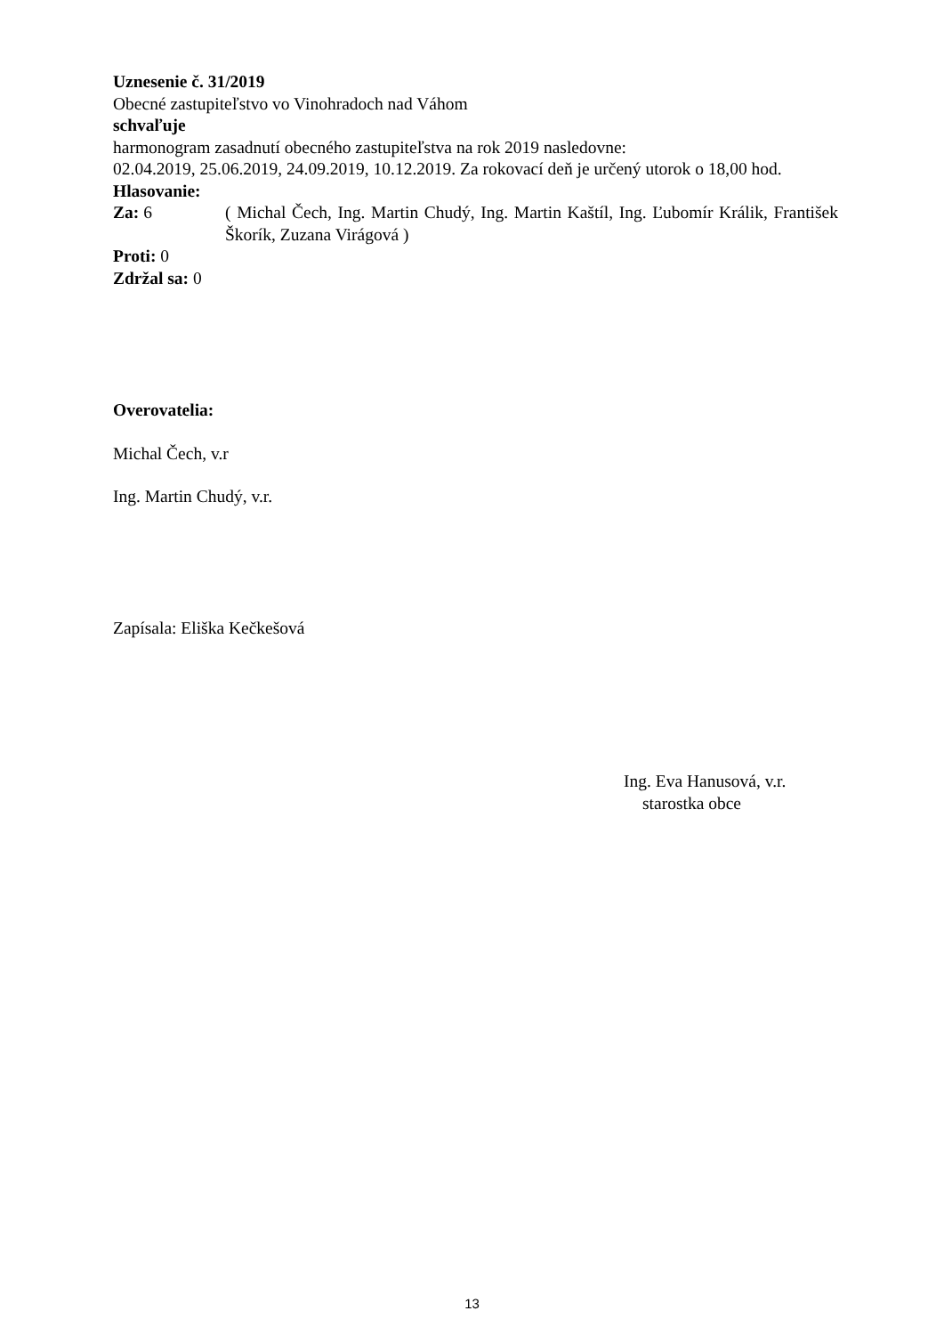Uznesenie č. 31/2019
Obecné zastupiteľstvo vo Vinohradoch nad Váhom
schvaľuje
harmonogram zasadnutí obecného zastupiteľstva na rok 2019 nasledovne:
02.04.2019, 25.06.2019, 24.09.2019, 10.12.2019. Za rokovací deň je určený utorok o 18,00 hod.
Hlasovanie:
Za: 6 ( Michal Čech, Ing. Martin Chudý, Ing. Martin Kaštíl, Ing. Ľubomír Králik, František Škorík, Zuzana Virágová )
Proti: 0
Zdržal sa: 0
Overovatelia:
Michal Čech, v.r
Ing. Martin Chudý, v.r.
Zapísala: Eliška Kečkešová
Ing. Eva Hanusová, v.r.
starostka obce
13